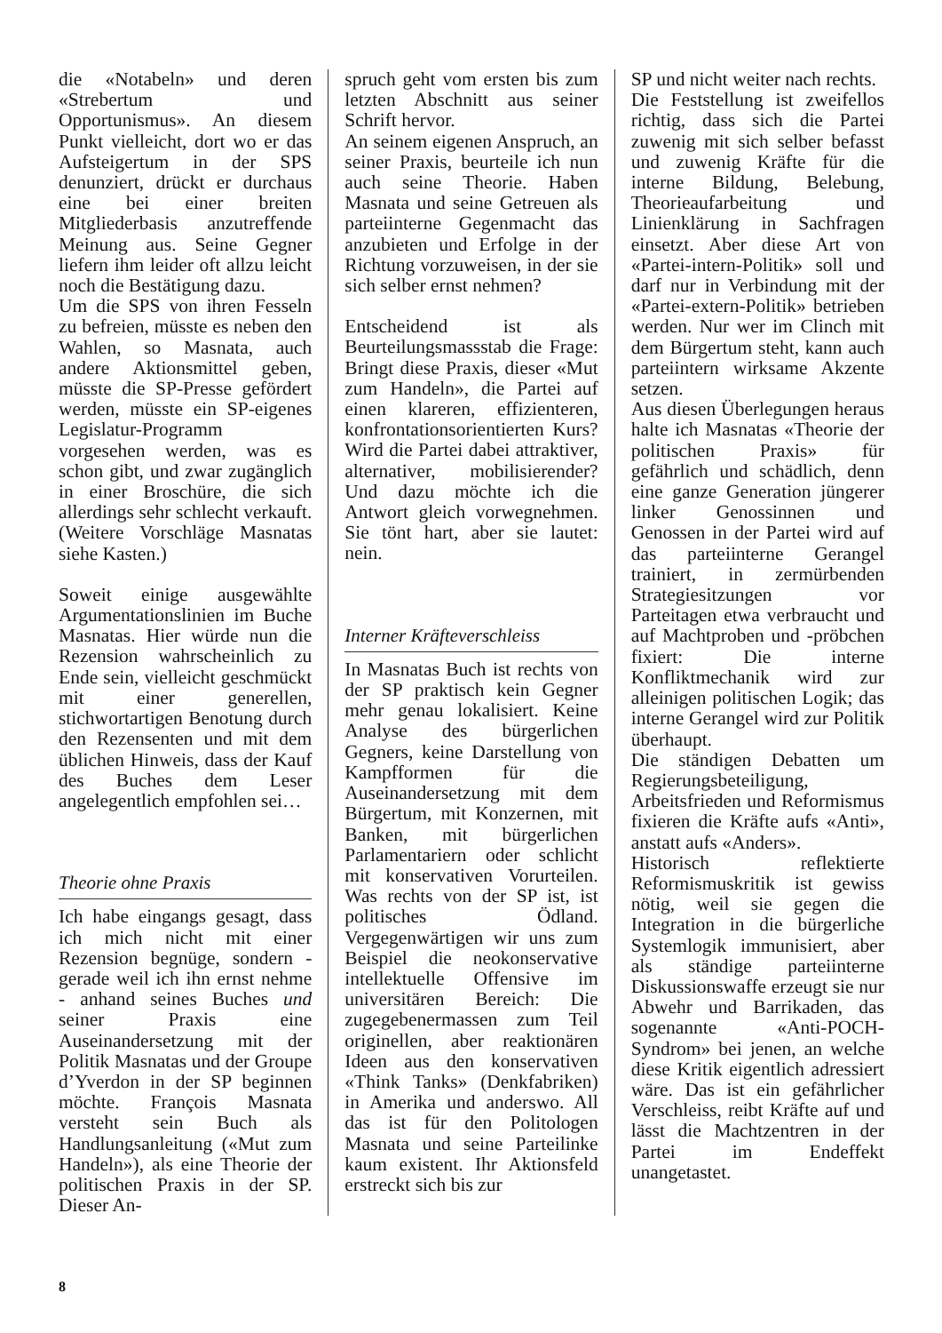die «Notabeln» und deren «Strebertum und Opportunismus». An diesem Punkt vielleicht, dort wo er das Aufsteigertum in der SPS denunziert, drückt er durchaus eine bei einer breiten Mitgliederbasis anzutreffende Meinung aus. Seine Gegner liefern ihm leider oft allzu leicht noch die Bestätigung dazu.
Um die SPS von ihren Fesseln zu befreien, müsste es neben den Wahlen, so Masnata, auch andere Aktionsmittel geben, müsste die SP-Presse gefördert werden, müsste ein SP-eigenes Legislatur-Programm vorgesehen werden, was es schon gibt, und zwar zugänglich in einer Broschüre, die sich allerdings sehr schlecht verkauft. (Weitere Vorschläge Masnatas siehe Kasten.)
Soweit einige ausgewählte Argumentationslinien im Buche Masnatas. Hier würde nun die Rezension wahrscheinlich zu Ende sein, vielleicht geschmückt mit einer generellen, stichwortartigen Benotung durch den Rezensenten und mit dem üblichen Hinweis, dass der Kauf des Buches dem Leser angelegentlich empfohlen sei…
Theorie ohne Praxis
Ich habe eingangs gesagt, dass ich mich nicht mit einer Rezension begnüge, sondern - gerade weil ich ihn ernst nehme - anhand seines Buches und seiner Praxis eine Auseinandersetzung mit der Politik Masnatas und der Groupe d’Yverdon in der SP beginnen möchte. François Masnata versteht sein Buch als Handlungsanleitung («Mut zum Handeln»), als eine Theorie der politischen Praxis in der SP. Dieser An-
spruch geht vom ersten bis zum letzten Abschnitt aus seiner Schrift hervor.
An seinem eigenen Anspruch, an seiner Praxis, beurteile ich nun auch seine Theorie. Haben Masnata und seine Getreuen als parteiinterne Gegenmacht das anzubieten und Erfolge in der Richtung vorzuweisen, in der sie sich selber ernst nehmen?
Entscheidend ist als Beurteilungsmassstab die Frage: Bringt diese Praxis, dieser «Mut zum Handeln», die Partei auf einen klareren, effizienteren, konfrontationsorientierten Kurs? Wird die Partei dabei attraktiver, alternativer, mobilisierender? Und dazu möchte ich die Antwort gleich vorwegnehmen. Sie tönt hart, aber sie lautet: nein.
Interner Kräfteverschleiss
In Masnatas Buch ist rechts von der SP praktisch kein Gegner mehr genau lokalisiert. Keine Analyse des bürgerlichen Gegners, keine Darstellung von Kampfformen für die Auseinandersetzung mit dem Bürgertum, mit Konzernen, mit Banken, mit bürgerlichen Parlamentariern oder schlicht mit konservativen Vorurteilen. Was rechts von der SP ist, ist politisches Ödland. Vergegenwärtigen wir uns zum Beispiel die neokonservative intellektuelle Offensive im universitären Bereich: Die zugegebenermassen zum Teil originellen, aber reaktionären Ideen aus den konservativen «Think Tanks» (Denkfabriken) in Amerika und anderswo. All das ist für den Politologen Masnata und seine Parteilinke kaum existent. Ihr Aktionsfeld erstreckt sich bis zur
SP und nicht weiter nach rechts.
Die Feststellung ist zweifellos richtig, dass sich die Partei zuwenig mit sich selber befasst und zuwenig Kräfte für die interne Bildung, Belebung, Theorieaufarbeitung und Linienklärung in Sachfragen einsetzt. Aber diese Art von «Partei-intern-Politik» soll und darf nur in Verbindung mit der «Partei-extern-Politik» betrieben werden. Nur wer im Clinch mit dem Bürgertum steht, kann auch parteiintern wirksame Akzente setzen.
Aus diesen Überlegungen heraus halte ich Masnatas «Theorie der politischen Praxis» für gefährlich und schädlich, denn eine ganze Generation jüngerer linker Genossinnen und Genossen in der Partei wird auf das parteiinterne Gerangel trainiert, in zermürbenden Strategiesitzungen vor Parteitagen etwa verbraucht und auf Machtproben und -pröbchen fixiert: Die interne Konfliktmechanik wird zur alleinigen politischen Logik; das interne Gerangel wird zur Politik überhaupt.
Die ständigen Debatten um Regierungsbeteiligung, Arbeitsfrieden und Reformismus fixieren die Kräfte aufs «Anti», anstatt aufs «Anders».
Historisch reflektierte Reformismuskritik ist gewiss nötig, weil sie gegen die Integration in die bürgerliche Systemlogik immunisiert, aber als ständige parteiinterne Diskussionswaffe erzeugt sie nur Abwehr und Barrikaden, das sogenannte «Anti-POCH-Syndrom» bei jenen, an welche diese Kritik eigentlich adressiert wäre. Das ist ein gefährlicher Verschleiss, reibt Kräfte auf und lässt die Machtzentren in der Partei im Endeffekt unangetastet.
8